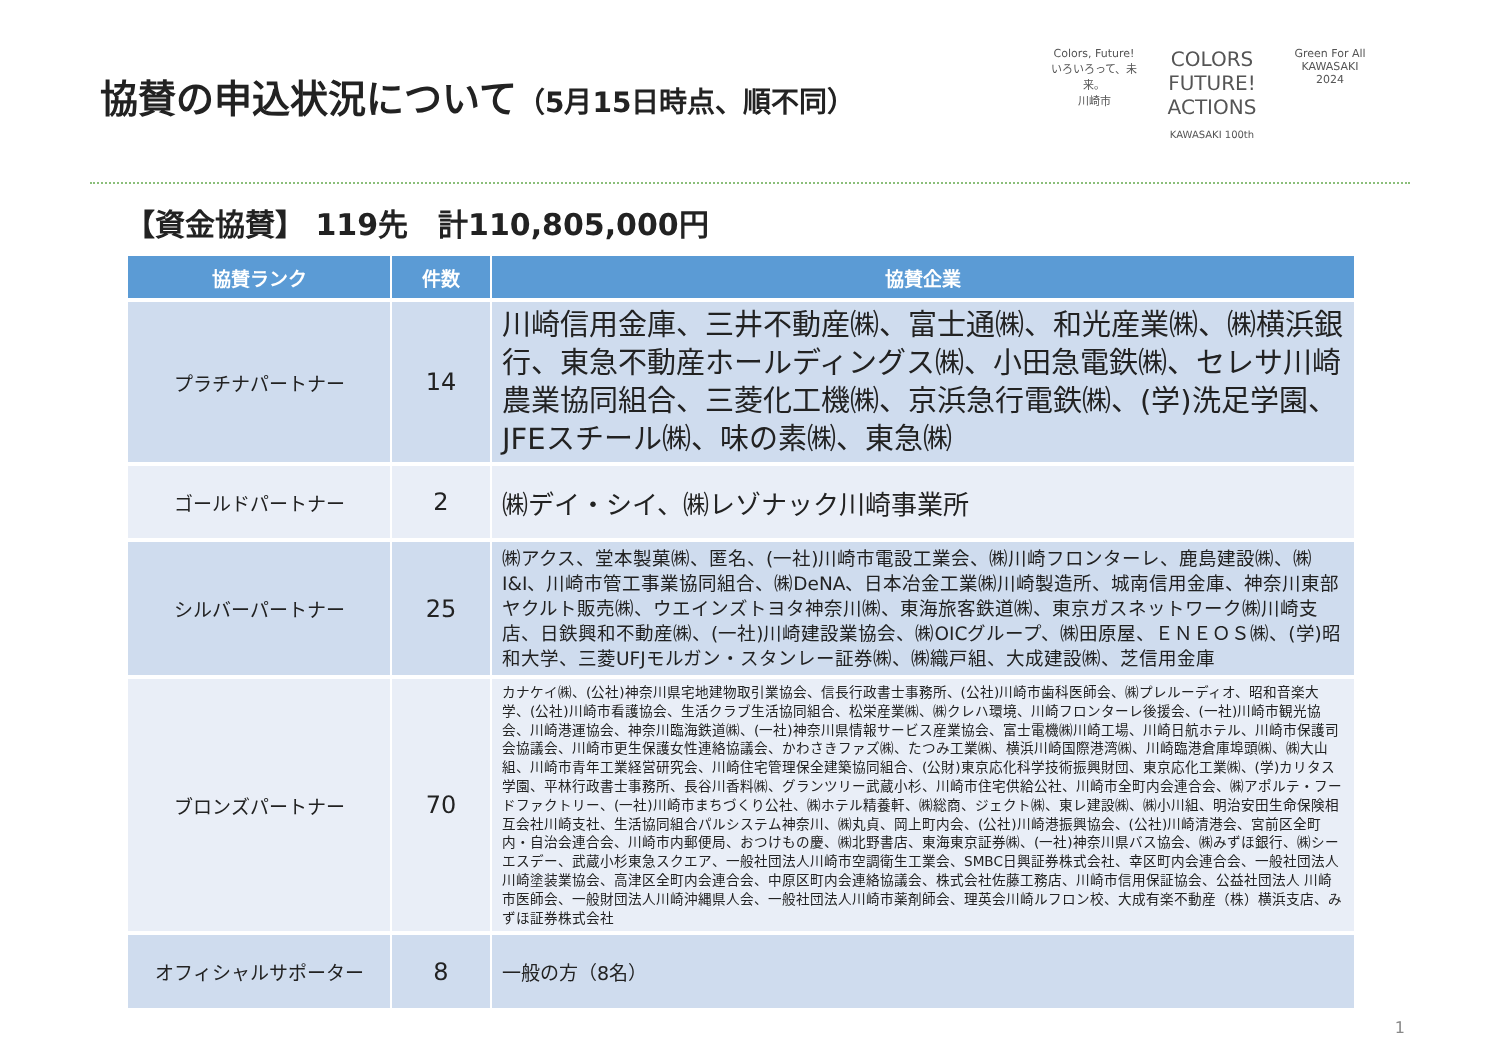協賛の申込状況について（5月15日時点、順不同）
Colors, Future!
いろいろって、未来。
川崎市
COLORS FUTURE! ACTIONS
KAWASAKI 100th
Green For All
KAWASAKI
2024
【資金協賛】 119先　計110,805,000円
| 協賛ランク | 件数 | 協賛企業 |
| --- | --- | --- |
| プラチナパートナー | 14 | 川崎信用金庫、三井不動産㈱、富士通㈱、和光産業㈱、㈱横浜銀行、東急不動産ホールディングス㈱、小田急電鉄㈱、セレサ川崎農業協同組合、三菱化工機㈱、京浜急行電鉄㈱、(学)洗足学園、JFEスチール㈱、味の素㈱、東急㈱ |
| ゴールドパートナー | 2 | ㈱デイ・シイ、㈱レゾナック川崎事業所 |
| シルバーパートナー | 25 | ㈱アクス、堂本製菓㈱、匿名、(一社)川崎市電設工業会、㈱川崎フロンターレ、鹿島建設㈱、㈱I&I、川崎市管工事業協同組合、㈱DeNA、日本冶金工業㈱川崎製造所、城南信用金庫、神奈川東部ヤクルト販売㈱、ウエインズトヨタ神奈川㈱、東海旅客鉄道㈱、東京ガスネットワーク㈱川崎支店、日鉄興和不動産㈱、(一社)川崎建設業協会、㈱OICグループ、㈱田原屋、ＥＮＥＯＳ㈱、(学)昭和大学、三菱UFJモルガン・スタンレー証券㈱、㈱織戸組、大成建設㈱、芝信用金庫 |
| ブロンズパートナー | 70 | カナケイ㈱、(公社)神奈川県宅地建物取引業協会、信長行政書士事務所、(公社)川崎市歯科医師会、㈱プレルーディオ、昭和音楽大学、(公社)川崎市看護協会、生活クラブ生活協同組合、松栄産業㈱、㈱クレハ環境、川崎フロンターレ後援会、(一社)川崎市観光協会、川崎港運協会、神奈川臨海鉄道㈱、(一社)神奈川県情報サービス産業協会、富士電機㈱川崎工場、川崎日航ホテル、川崎市保護司会協議会、川崎市更生保護女性連絡協議会、かわさきファズ㈱、たつみ工業㈱、横浜川崎国際港湾㈱、川崎臨港倉庫埠頭㈱、㈱大山組、川崎市青年工業経営研究会、川崎住宅管理保全建築協同組合、(公財)東京応化科学技術振興財団、東京応化工業㈱、(学)カリタス学園、平林行政書士事務所、長谷川香料㈱、グランツリー武蔵小杉、川崎市住宅供給公社、川崎市全町内会連合会、㈱アポルテ・フードファクトリー、(一社)川崎市まちづくり公社、㈱ホテル精養軒、㈱総商、ジェクト㈱、東レ建設㈱、㈱小川組、明治安田生命保険相互会社川崎支社、生活協同組合パルシステム神奈川、㈱丸貞、岡上町内会、(公社)川崎港振興協会、(公社)川崎清港会、宮前区全町内・自治会連合会、川崎市内郵便局、おつけもの慶、㈱北野書店、東海東京証券㈱、(一社)神奈川県バス協会、㈱みずほ銀行、㈱シーエスデー、武蔵小杉東急スクエア、一般社団法人川崎市空調衛生工業会、SMBC日興証券株式会社、幸区町内会連合会、一般社団法人川崎塗装業協会、高津区全町内会連合会、中原区町内会連絡協議会、株式会社佐藤工務店、川崎市信用保証協会、公益社団法人 川崎市医師会、一般財団法人川崎沖縄県人会、一般社団法人川崎市薬剤師会、理英会川崎ルフロン校、大成有楽不動産（株）横浜支店、みずほ証券株式会社 |
| オフィシャルサポーター | 8 | 一般の方（8名） |
1